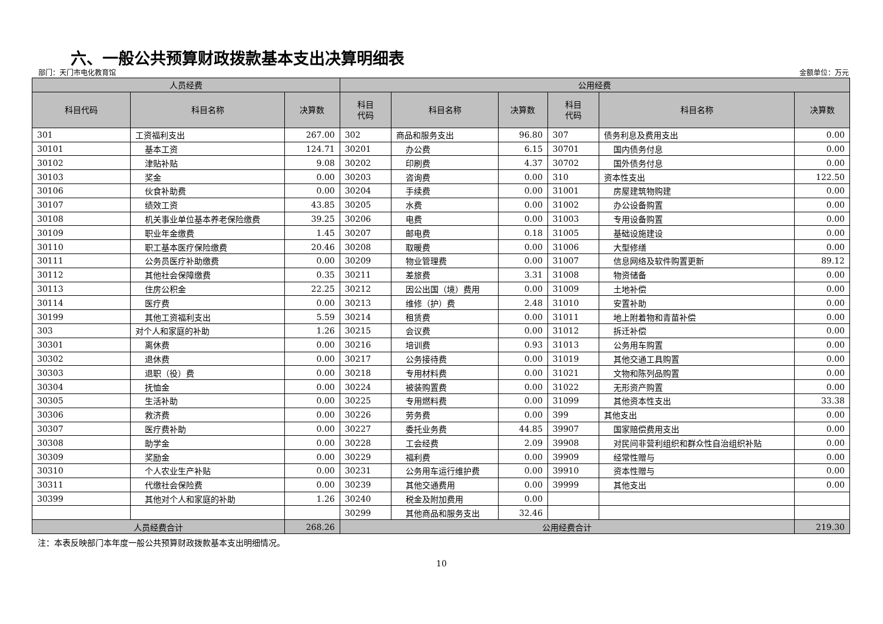六、一般公共预算财政拨款基本支出决算明细表
部门：天门市电化教育馆 金额单位：万元
| 人员经费 | | | 公用经费 | | | | | |
| --- | --- | --- | --- | --- | --- | --- | --- | --- |
| 科目代码 | 科目名称 | 决算数 | 科目 代码 | 科目名称 | 决算数 | 科目 代码 | 科目名称 | 决算数 |
| 301 | 工资福利支出 | 267.00 | 302 | 商品和服务支出 | 96.80 | 307 | 债务利息及费用支出 | 0.00 |
| 30101 | 基本工资 | 124.71 | 30201 | 办公费 | 6.15 | 30701 | 国内债务付息 | 0.00 |
| 30102 | 津贴补贴 | 9.08 | 30202 | 印刷费 | 4.37 | 30702 | 国外债务付息 | 0.00 |
| 30103 | 奖金 | 0.00 | 30203 | 咨询费 | 0.00 | 310 | 资本性支出 | 122.50 |
| 30106 | 伙食补助费 | 0.00 | 30204 | 手续费 | 0.00 | 31001 | 房屋建筑物购建 | 0.00 |
| 30107 | 绩效工资 | 43.85 | 30205 | 水费 | 0.00 | 31002 | 办公设备购置 | 0.00 |
| 30108 | 机关事业单位基本养老保险缴费 | 39.25 | 30206 | 电费 | 0.00 | 31003 | 专用设备购置 | 0.00 |
| 30109 | 职业年金缴费 | 1.45 | 30207 | 邮电费 | 0.18 | 31005 | 基础设施建设 | 0.00 |
| 30110 | 职工基本医疗保险缴费 | 20.46 | 30208 | 取暖费 | 0.00 | 31006 | 大型修缮 | 0.00 |
| 30111 | 公务员医疗补助缴费 | 0.00 | 30209 | 物业管理费 | 0.00 | 31007 | 信息网络及软件购置更新 | 89.12 |
| 30112 | 其他社会保障缴费 | 0.35 | 30211 | 差旅费 | 3.31 | 31008 | 物资储备 | 0.00 |
| 30113 | 住房公积金 | 22.25 | 30212 | 因公出国（境）费用 | 0.00 | 31009 | 土地补偿 | 0.00 |
| 30114 | 医疗费 | 0.00 | 30213 | 维修（护）费 | 2.48 | 31010 | 安置补助 | 0.00 |
| 30199 | 其他工资福利支出 | 5.59 | 30214 | 租赁费 | 0.00 | 31011 | 地上附着物和青苗补偿 | 0.00 |
| 303 | 对个人和家庭的补助 | 1.26 | 30215 | 会议费 | 0.00 | 31012 | 拆迁补偿 | 0.00 |
| 30301 | 离休费 | 0.00 | 30216 | 培训费 | 0.93 | 31013 | 公务用车购置 | 0.00 |
| 30302 | 退休费 | 0.00 | 30217 | 公务接待费 | 0.00 | 31019 | 其他交通工具购置 | 0.00 |
| 30303 | 退职（役）费 | 0.00 | 30218 | 专用材料费 | 0.00 | 31021 | 文物和陈列品购置 | 0.00 |
| 30304 | 抚恤金 | 0.00 | 30224 | 被装购置费 | 0.00 | 31022 | 无形资产购置 | 0.00 |
| 30305 | 生活补助 | 0.00 | 30225 | 专用燃料费 | 0.00 | 31099 | 其他资本性支出 | 33.38 |
| 30306 | 救济费 | 0.00 | 30226 | 劳务费 | 0.00 | 399 | 其他支出 | 0.00 |
| 30307 | 医疗费补助 | 0.00 | 30227 | 委托业务费 | 44.85 | 39907 | 国家赔偿费用支出 | 0.00 |
| 30308 | 助学金 | 0.00 | 30228 | 工会经费 | 2.09 | 39908 | 对民间非营利组织和群众性自治组织补贴 | 0.00 |
| 30309 | 奖励金 | 0.00 | 30229 | 福利费 | 0.00 | 39909 | 经常性赠与 | 0.00 |
| 30310 | 个人农业生产补贴 | 0.00 | 30231 | 公务用车运行维护费 | 0.00 | 39910 | 资本性赠与 | 0.00 |
| 30311 | 代缴社会保险费 | 0.00 | 30239 | 其他交通费用 | 0.00 | 39999 | 其他支出 | 0.00 |
| 30399 | 其他对个人和家庭的补助 | 1.26 | 30240 | 税金及附加费用 | 0.00 | | | |
| | | | 30299 | 其他商品和服务支出 | 32.46 | | | |
| 人员经费合计 | | 268.26 | 公用经费合计 | | | | | 219.30 |
注：本表反映部门本年度一般公共预算财政拨款基本支出明细情况。
10